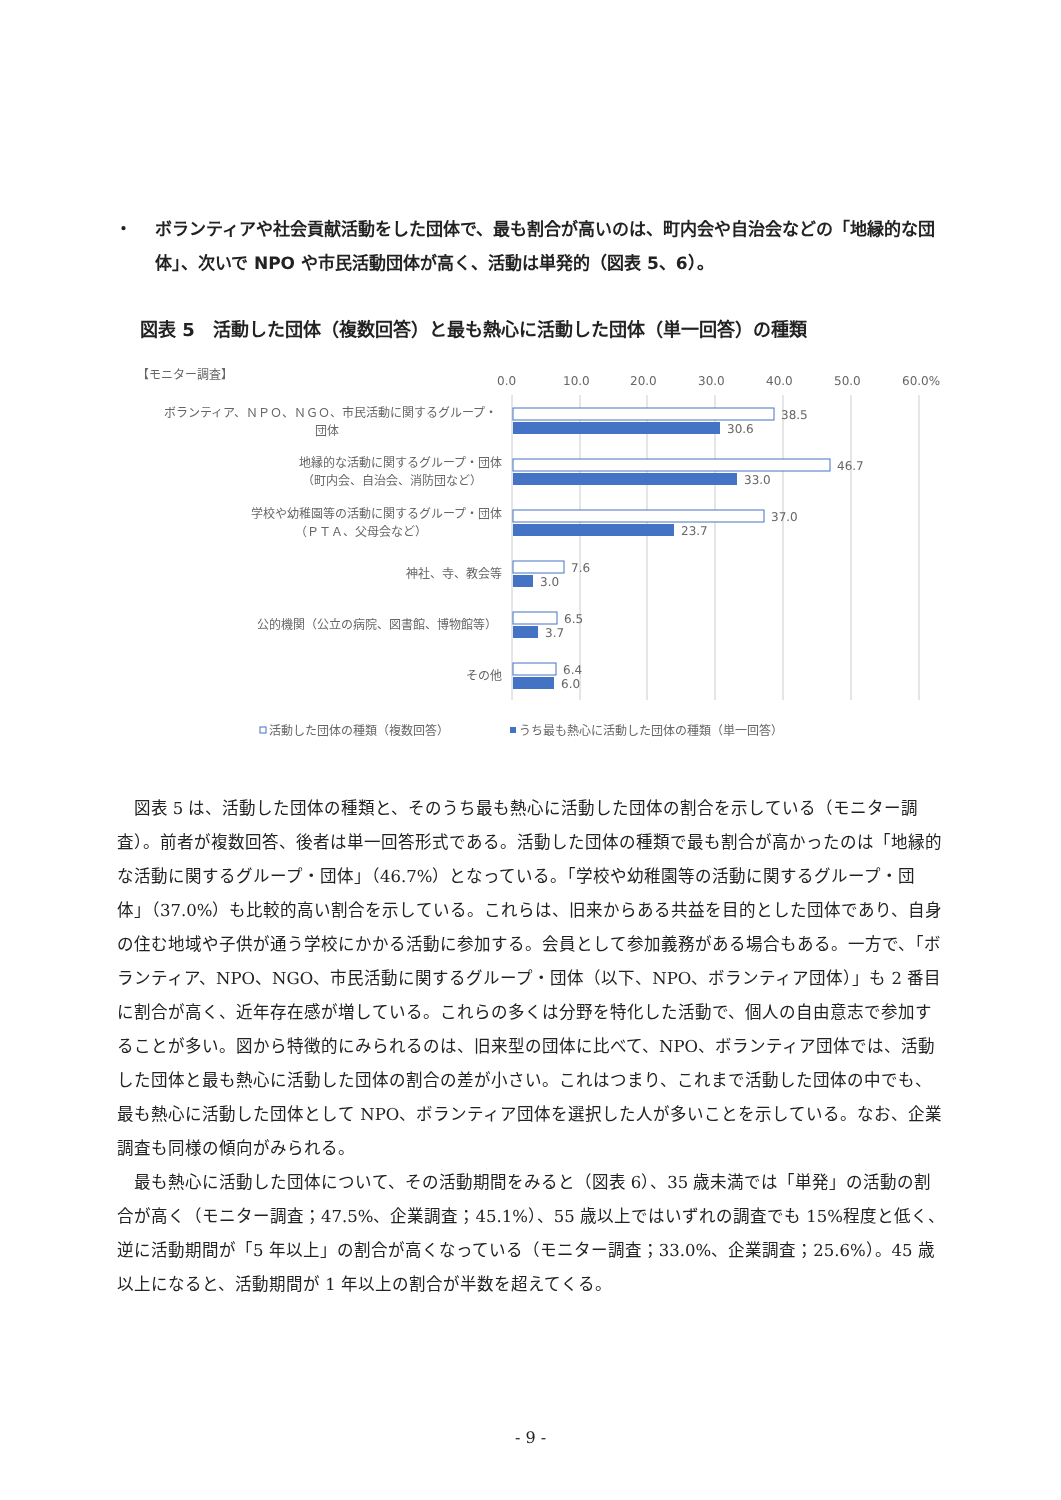・ ボランティアや社会貢献活動をした団体で、最も割合が高いのは、町内会や自治会などの「地縁的な団体」、次いで NPO や市民活動団体が高く、活動は単発的（図表 5、6）。
図表 5　活動した団体（複数回答）と最も熱心に活動した団体（単一回答）の種類
【モニター調査】
0.0
10.0
20.0
30.0
40.0
50.0
60.0%
ボランティア、ＮＰＯ、ＮＧＯ、市民活動に関するグループ・
団体
地縁的な活動に関するグループ・団体
（町内会、自治会、消防団など）
学校や幼稚園等の活動に関するグループ・団体
（ＰＴＡ、父母会など）
神社、寺、教会等
公的機関（公立の病院、図書館、博物館等）
その他
38.5
30.6
46.7
33.0
37.0
23.7
7.6
3.0
6.5
3.7
6.4
6.0
活動した団体の種類（複数回答）
うち最も熱心に活動した団体の種類（単一回答）
図表 5 は、活動した団体の種類と、そのうち最も熱心に活動した団体の割合を示している（モニター調査）。前者が複数回答、後者は単一回答形式である。活動した団体の種類で最も割合が高かったのは「地縁的な活動に関するグループ・団体」（46.7%）となっている。「学校や幼稚園等の活動に関するグループ・団体」（37.0%）も比較的高い割合を示している。これらは、旧来からある共益を目的とした団体であり、自身の住む地域や子供が通う学校にかかる活動に参加する。会員として参加義務がある場合もある。一方で、「ボランティア、NPO、NGO、市民活動に関するグループ・団体（以下、NPO、ボランティア団体）」も 2 番目に割合が高く、近年存在感が増している。これらの多くは分野を特化した活動で、個人の自由意志で参加することが多い。図から特徴的にみられるのは、旧来型の団体に比べて、NPO、ボランティア団体では、活動した団体と最も熱心に活動した団体の割合の差が小さい。これはつまり、これまで活動した団体の中でも、最も熱心に活動した団体として NPO、ボランティア団体を選択した人が多いことを示している。なお、企業調査も同様の傾向がみられる。
最も熱心に活動した団体について、その活動期間をみると（図表 6）、35 歳未満では「単発」の活動の割合が高く（モニター調査；47.5%、企業調査；45.1%）、55 歳以上ではいずれの調査でも 15%程度と低く、逆に活動期間が「5 年以上」の割合が高くなっている（モニター調査；33.0%、企業調査；25.6%）。45 歳以上になると、活動期間が 1 年以上の割合が半数を超えてくる。
- 9 -